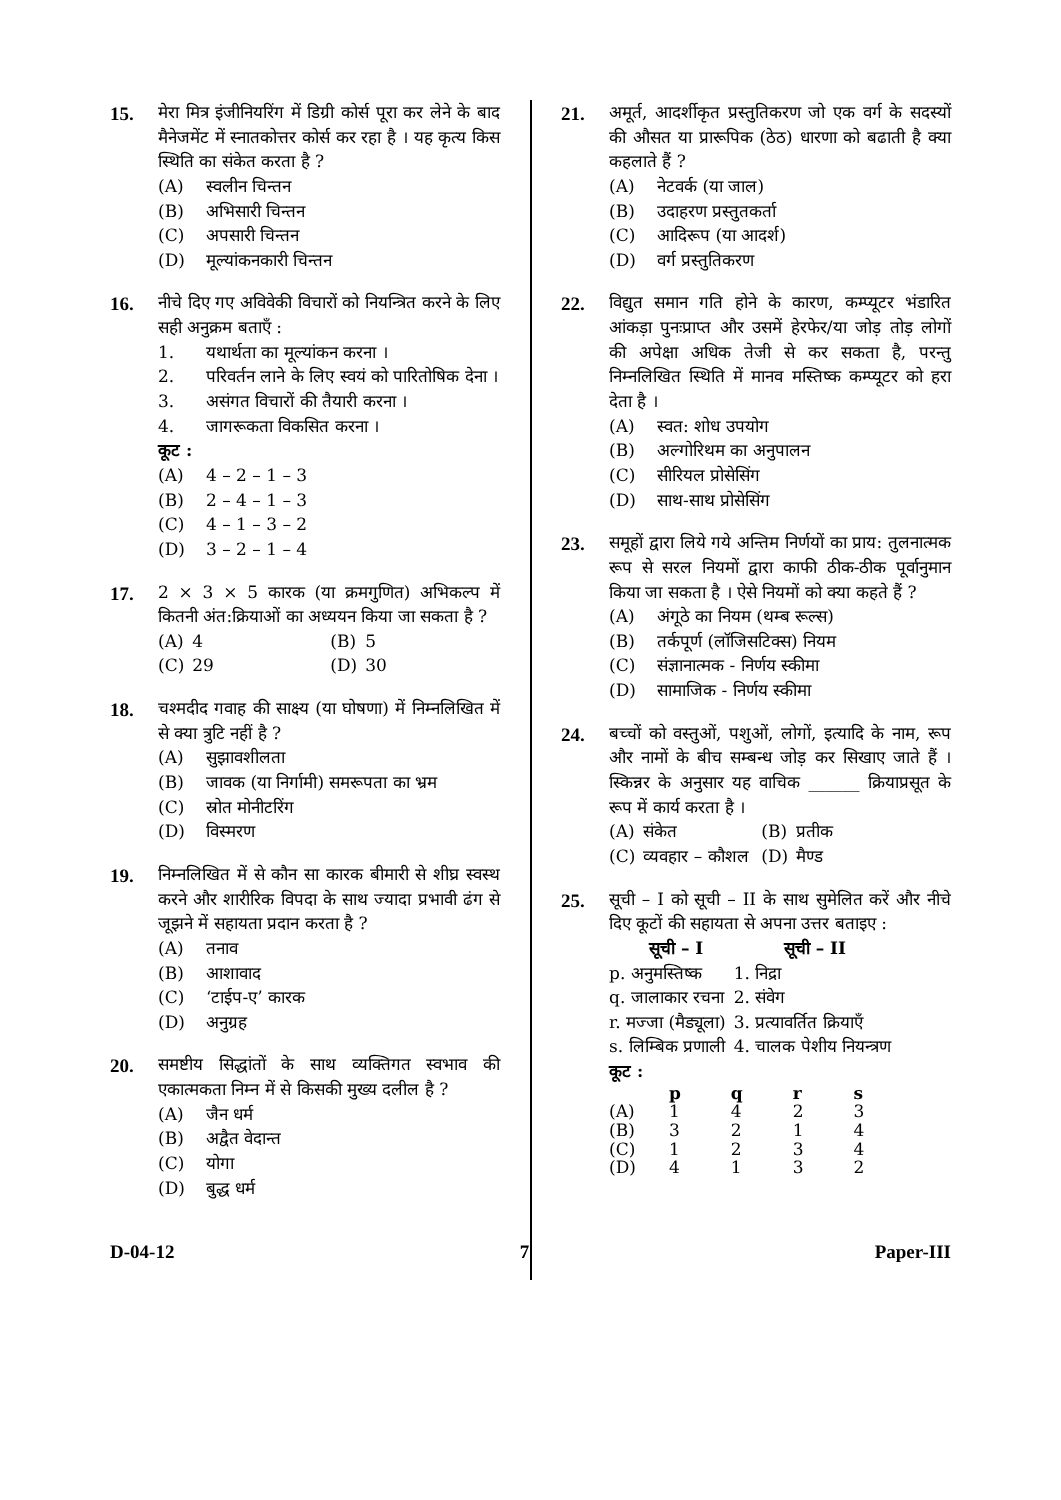15. मेरा मित्र इंजीनियरिंग में डिग्री कोर्स पूरा कर लेने के बाद मैनेजमेंट में स्नातकोत्तर कोर्स कर रहा है । यह कृत्य किस स्थिति का संकेत करता है ?
(A) स्वलीन चिन्तन
(B) अभिसारी चिन्तन
(C) अपसारी चिन्तन
(D) मूल्यांकनकारी चिन्तन
16. नीचे दिए गए अविवेकी विचारों को नियन्त्रित करने के लिए सही अनुक्रम बताएँ :
1. यथार्थता का मूल्यांकन करना ।
2. परिवर्तन लाने के लिए स्वयं को पारितोषिक देना ।
3. असंगत विचारों की तैयारी करना ।
4. जागरूकता विकसित करना ।
कूट :
(A) 4 – 2 – 1 – 3
(B) 2 – 4 – 1 – 3
(C) 4 – 1 – 3 – 2
(D) 3 – 2 – 1 – 4
17. 2 × 3 × 5 कारक (या क्रमगुणित) अभिकल्प में कितनी अंत:क्रियाओं का अध्ययन किया जा सकता है ?
| (A) | 4 | (B) | 5 |
| (C) | 29 | (D) | 30 |
18. चश्मदीद गवाह की साक्ष्य (या घोषणा) में निम्नलिखित में से क्या त्रुटि नहीं है ?
(A) सुझावशीलता
(B) जावक (या निर्गामी) समरूपता का भ्रम
(C) स्रोत मोनीटरिंग
(D) विस्मरण
19. निम्नलिखित में से कौन सा कारक बीमारी से शीघ्र स्वस्थ करने और शारीरिक विपदा के साथ ज्यादा प्रभावी ढंग से जूझने में सहायता प्रदान करता है ?
(A) तनाव
(B) आशावाद
(C) ‘टाईप-ए’ कारक
(D) अनुग्रह
20. समष्टीय सिद्धांतों के साथ व्यक्तिगत स्वभाव की एकात्मकता निम्न में से किसकी मुख्य दलील है ?
(A) जैन धर्म
(B) अद्वैत वेदान्त
(C) योगा
(D) बुद्ध धर्म
21. अमूर्त, आदर्शीकृत प्रस्तुतिकरण जो एक वर्ग के सदस्यों की औसत या प्रारूपिक (ठेठ) धारणा को बढाती है क्या कहलाते हैं ?
(A) नेटवर्क (या जाल)
(B) उदाहरण प्रस्तुतकर्ता
(C) आदिरूप (या आदर्श)
(D) वर्ग प्रस्तुतिकरण
22. विद्युत समान गति होने के कारण, कम्प्यूटर भंडारित आंकड़ा पुनःप्राप्त और उसमें हेरफेर/या जोड़ तोड़ लोगों की अपेक्षा अधिक तेजी से कर सकता है, परन्तु निम्नलिखित स्थिति में मानव मस्तिष्क कम्प्यूटर को हरा देता है ।
(A) स्वत: शोध उपयोग
(B) अल्गोरिथम का अनुपालन
(C) सीरियल प्रोसेसिंग
(D) साथ-साथ प्रोसेसिंग
23. समूहों द्वारा लिये गये अन्तिम निर्णयों का प्राय: तुलनात्मक रूप से सरल नियमों द्वारा काफी ठीक-ठीक पूर्वानुमान किया जा सकता है । ऐसे नियमों को क्या कहते हैं ?
(A) अंगूठे का नियम (थम्ब रूल्स)
(B) तर्कपूर्ण (लॉजिसटिक्स) नियम
(C) संज्ञानात्मक - निर्णय स्कीमा
(D) सामाजिक - निर्णय स्कीमा
24. बच्चों को वस्तुओं, पशुओं, लोगों, इत्यादि के नाम, रूप और नामों के बीच सम्बन्ध जोड़ कर सिखाए जाते हैं । स्किन्नर के अनुसार यह वाचिक ______ क्रियाप्रसूत के रूप में कार्य करता है ।
| (A) | संकेत | (B) | प्रतीक |
| (C) | व्यवहार – कौशल | (D) | मैण्ड |
25. सूची – I को सूची – II के साथ सुमेलित करें और नीचे दिए कूटों की सहायता से अपना उत्तर बताइए :
| सूची – I | सूची – II |
| --- | --- |
| p. अनुमस्तिष्क | 1. निद्रा |
| q. जालाकार रचना | 2. संवेग |
| r. मज्जा (मैड्यूला) | 3. प्रत्यावर्तित क्रियाएँ |
| s. लिम्बिक प्रणाली | 4. चालक पेशीय नियन्त्रण |
कूट :
| | p | q | r | s |
| --- | --- | --- | --- | --- |
| (A) | 1 | 4 | 2 | 3 |
| (B) | 3 | 2 | 1 | 4 |
| (C) | 1 | 2 | 3 | 4 |
| (D) | 4 | 1 | 3 | 2 |
D-04-12 7 Paper-III